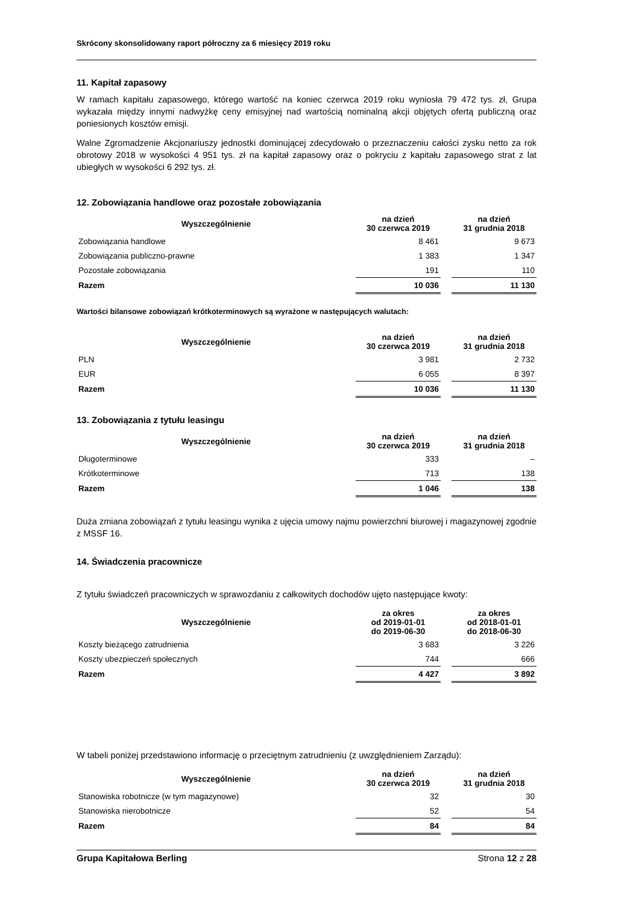Skrócony skonsolidowany raport półroczny za 6 miesięcy 2019 roku
11. Kapitał zapasowy
W ramach kapitału zapasowego, którego wartość na koniec czerwca 2019 roku wyniosła 79 472 tys. zł, Grupa wykazała między innymi nadwyżkę ceny emisyjnej nad wartością nominalną akcji objętych ofertą publiczną oraz poniesionych kosztów emisji.
Walne Zgromadzenie Akcjonariuszy jednostki dominującej zdecydowało o przeznaczeniu całości zysku netto za rok obrotowy 2018 w wysokości 4 951 tys. zł na kapitał zapasowy oraz o pokryciu z kapitału zapasowego strat z lat ubiegłych w wysokości 6 292 tys. zł.
12. Zobowiązania handlowe oraz pozostałe zobowiązania
| Wyszczególnienie | na dzień 30 czerwca 2019 | | na dzień 31 grudnia 2018 |
| Zobowiązania handlowe | 8 461 | | 9 673 |
| Zobowiązania publiczno-prawne | 1 383 | | 1 347 |
| Pozostałe zobowiązania | 191 | | 110 |
| Razem | 10 036 | | 11 130 |
Wartości bilansowe zobowiązań krótkoterminowych są wyrażone w następujących walutach:
| Wyszczególnienie | na dzień 30 czerwca 2019 | | na dzień 31 grudnia 2018 |
| PLN | 3 981 | | 2 732 |
| EUR | 6 055 | | 8 397 |
| Razem | 10 036 | | 11 130 |
13. Zobowiązania z tytułu leasingu
| Wyszczególnienie | na dzień 30 czerwca 2019 | | na dzień 31 grudnia 2018 |
| Długoterminowe | 333 | | – |
| Krótkoterminowe | 713 | | 138 |
| Razem | 1 046 | | 138 |
Duża zmiana zobowiązań z tytułu leasingu wynika z ujęcia umowy najmu powierzchni biurowej i magazynowej zgodnie z MSSF 16.
14. Świadczenia pracownicze
Z tytułu świadczeń pracowniczych w sprawozdaniu z całkowitych dochodów ujęto następujące kwoty:
| Wyszczególnienie | za okres od 2019-01-01 do 2019-06-30 | | za okres od 2018-01-01 do 2018-06-30 |
| Koszty bieżącego zatrudnienia | 3 683 | | 3 226 |
| Koszty ubezpieczeń społecznych | 744 | | 666 |
| Razem | 4 427 | | 3 892 |
W tabeli poniżej przedstawiono informację o przeciętnym zatrudnieniu (z uwzględnieniem Zarządu):
| Wyszczególnienie | na dzień 30 czerwca 2019 | | na dzień 31 grudnia 2018 |
| Stanowiska robotnicze (w tym magazynowe) | 32 | | 30 |
| Stanowiska nierobotnicze | 52 | | 54 |
| Razem | 84 | | 84 |
Grupa Kapitałowa Berling Strona 12 z 28